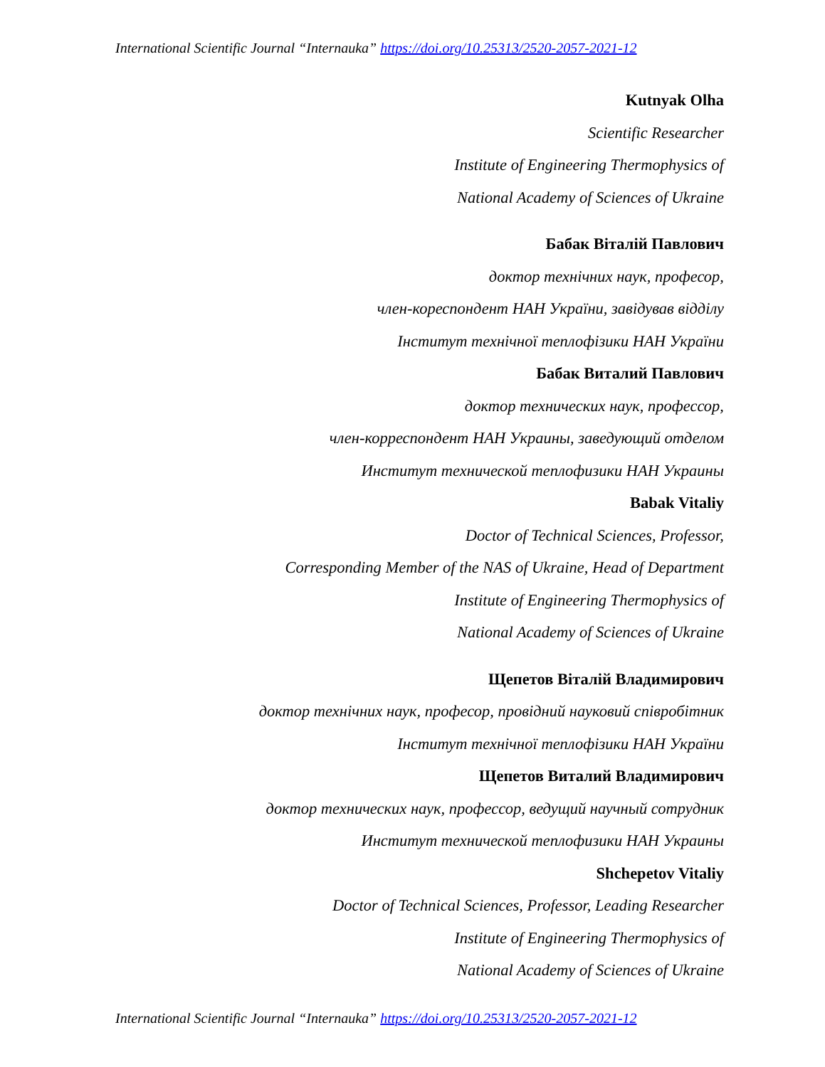International Scientific Journal “Internauka” https://doi.org/10.25313/2520-2057-2021-12
Kutnyak Olha
Scientific Researcher
Institute of Engineering Thermophysics of
National Academy of Sciences of Ukraine
Бабак Віталій Павлович
доктор технічних наук, професор,
член-кореспондент НАН України, завідував відділу
Інститут технічної теплофізики НАН України
Бабак Виталий Павлович
доктор технических наук, профессор,
член-корреспондент НАН Украины, заведующий отделом
Институт технической теплофизики НАН Украины
Babak Vitaliy
Doctor of Technical Sciences, Professor,
Corresponding Member of the NAS of Ukraine, Head of Department
Institute of Engineering Thermophysics of
National Academy of Sciences of Ukraine
Щепетов Віталій Владимирович
доктор технічних наук, професор, провідний науковий співробітник
Інститут технічної теплофізики НАН України
Щепетов Виталий Владимирович
доктор технических наук, профессор, ведущий научный сотрудник
Институт технической теплофизики НАН Украины
Shchepetov Vitaliy
Doctor of Technical Sciences, Professor, Leading Researcher
Institute of Engineering Thermophysics of
National Academy of Sciences of Ukraine
International Scientific Journal “Internauka” https://doi.org/10.25313/2520-2057-2021-12